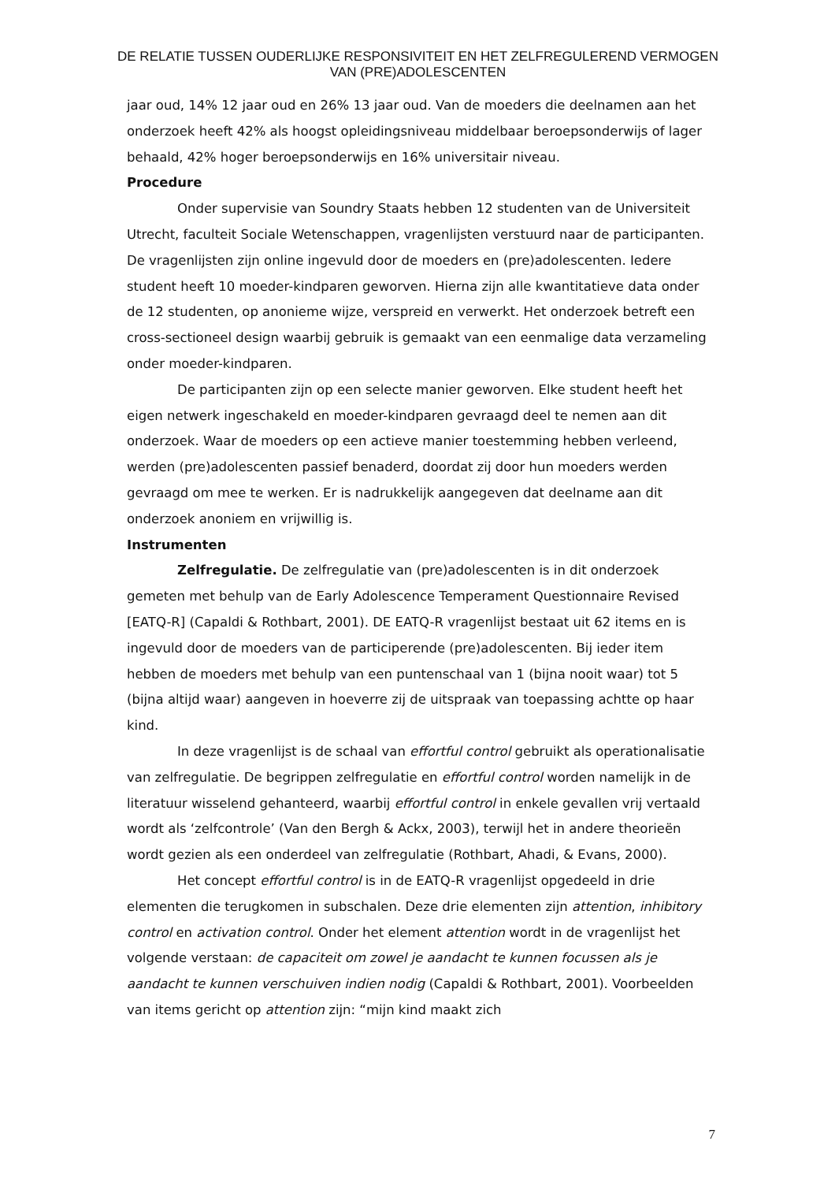DE RELATIE TUSSEN OUDERLIJKE RESPONSIVITEIT EN HET ZELFREGULEREND VERMOGEN
VAN (PRE)ADOLESCENTEN
jaar oud, 14% 12 jaar oud en 26% 13 jaar oud. Van de moeders die deelnamen aan het onderzoek heeft 42% als hoogst opleidingsniveau middelbaar beroepsonderwijs of lager behaald, 42% hoger beroepsonderwijs en 16% universitair niveau.
Procedure
Onder supervisie van Soundry Staats hebben 12 studenten van de Universiteit Utrecht, faculteit Sociale Wetenschappen, vragenlijsten verstuurd naar de participanten. De vragenlijsten zijn online ingevuld door de moeders en (pre)adolescenten. Iedere student heeft 10 moeder-kindparen geworven. Hierna zijn alle kwantitatieve data onder de 12 studenten, op anonieme wijze, verspreid en verwerkt. Het onderzoek betreft een cross-sectioneel design waarbij gebruik is gemaakt van een eenmalige data verzameling onder moeder-kindparen.
De participanten zijn op een selecte manier geworven. Elke student heeft het eigen netwerk ingeschakeld en moeder-kindparen gevraagd deel te nemen aan dit onderzoek. Waar de moeders op een actieve manier toestemming hebben verleend, werden (pre)adolescenten passief benaderd, doordat zij door hun moeders werden gevraagd om mee te werken. Er is nadrukkelijk aangegeven dat deelname aan dit onderzoek anoniem en vrijwillig is.
Instrumenten
Zelfregulatie. De zelfregulatie van (pre)adolescenten is in dit onderzoek gemeten met behulp van de Early Adolescence Temperament Questionnaire Revised [EATQ-R] (Capaldi & Rothbart, 2001). DE EATQ-R vragenlijst bestaat uit 62 items en is ingevuld door de moeders van de participerende (pre)adolescenten. Bij ieder item hebben de moeders met behulp van een puntenschaal van 1 (bijna nooit waar) tot 5 (bijna altijd waar) aangeven in hoeverre zij de uitspraak van toepassing achtte op haar kind.
In deze vragenlijst is de schaal van effortful control gebruikt als operationalisatie van zelfregulatie. De begrippen zelfregulatie en effortful control worden namelijk in de literatuur wisselend gehanteerd, waarbij effortful control in enkele gevallen vrij vertaald wordt als ‘zelfcontrole’ (Van den Bergh & Ackx, 2003), terwijl het in andere theorieën wordt gezien als een onderdeel van zelfregulatie (Rothbart, Ahadi, & Evans, 2000).
Het concept effortful control is in de EATQ-R vragenlijst opgedeeld in drie elementen die terugkomen in subschalen. Deze drie elementen zijn attention, inhibitory control en activation control. Onder het element attention wordt in de vragenlijst het volgende verstaan: de capaciteit om zowel je aandacht te kunnen focussen als je aandacht te kunnen verschuiven indien nodig (Capaldi & Rothbart, 2001). Voorbeelden van items gericht op attention zijn: “mijn kind maakt zich
7